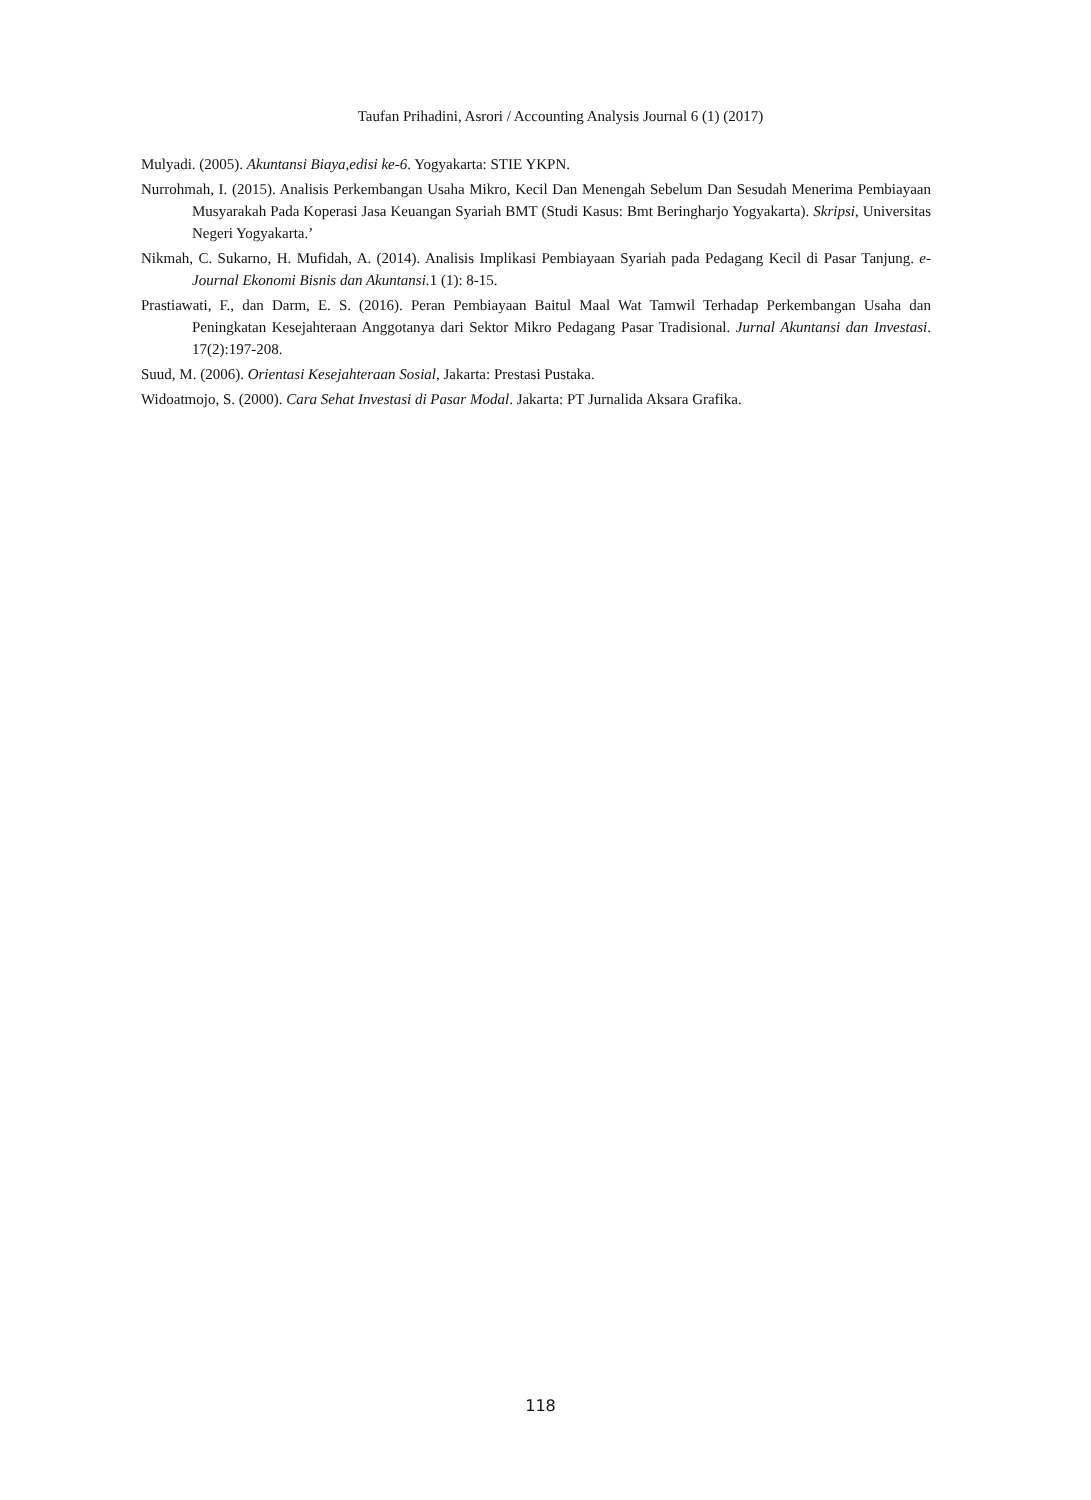Taufan Prihadini, Asrori / Accounting Analysis Journal 6 (1) (2017)
Mulyadi. (2005). Akuntansi Biaya,edisi ke-6. Yogyakarta: STIE YKPN.
Nurrohmah, I. (2015). Analisis Perkembangan Usaha Mikro, Kecil Dan Menengah Sebelum Dan Sesudah Menerima Pembiayaan Musyarakah Pada Koperasi Jasa Keuangan Syariah BMT (Studi Kasus: Bmt Beringharjo Yogyakarta). Skripsi, Universitas Negeri Yogyakarta.’
Nikmah, C. Sukarno, H. Mufidah, A. (2014). Analisis Implikasi Pembiayaan Syariah pada Pedagang Kecil di Pasar Tanjung. e-Journal Ekonomi Bisnis dan Akuntansi. 1 (1): 8-15.
Prastiawati, F., dan Darm, E. S. (2016). Peran Pembiayaan Baitul Maal Wat Tamwil Terhadap Perkembangan Usaha dan Peningkatan Kesejahteraan Anggotanya dari Sektor Mikro Pedagang Pasar Tradisional. Jurnal Akuntansi dan Investasi. 17(2):197-208.
Suud, M. (2006). Orientasi Kesejahteraan Sosial, Jakarta: Prestasi Pustaka.
Widoatmojo, S. (2000). Cara Sehat Investasi di Pasar Modal. Jakarta: PT Jurnalida Aksara Grafika.
118